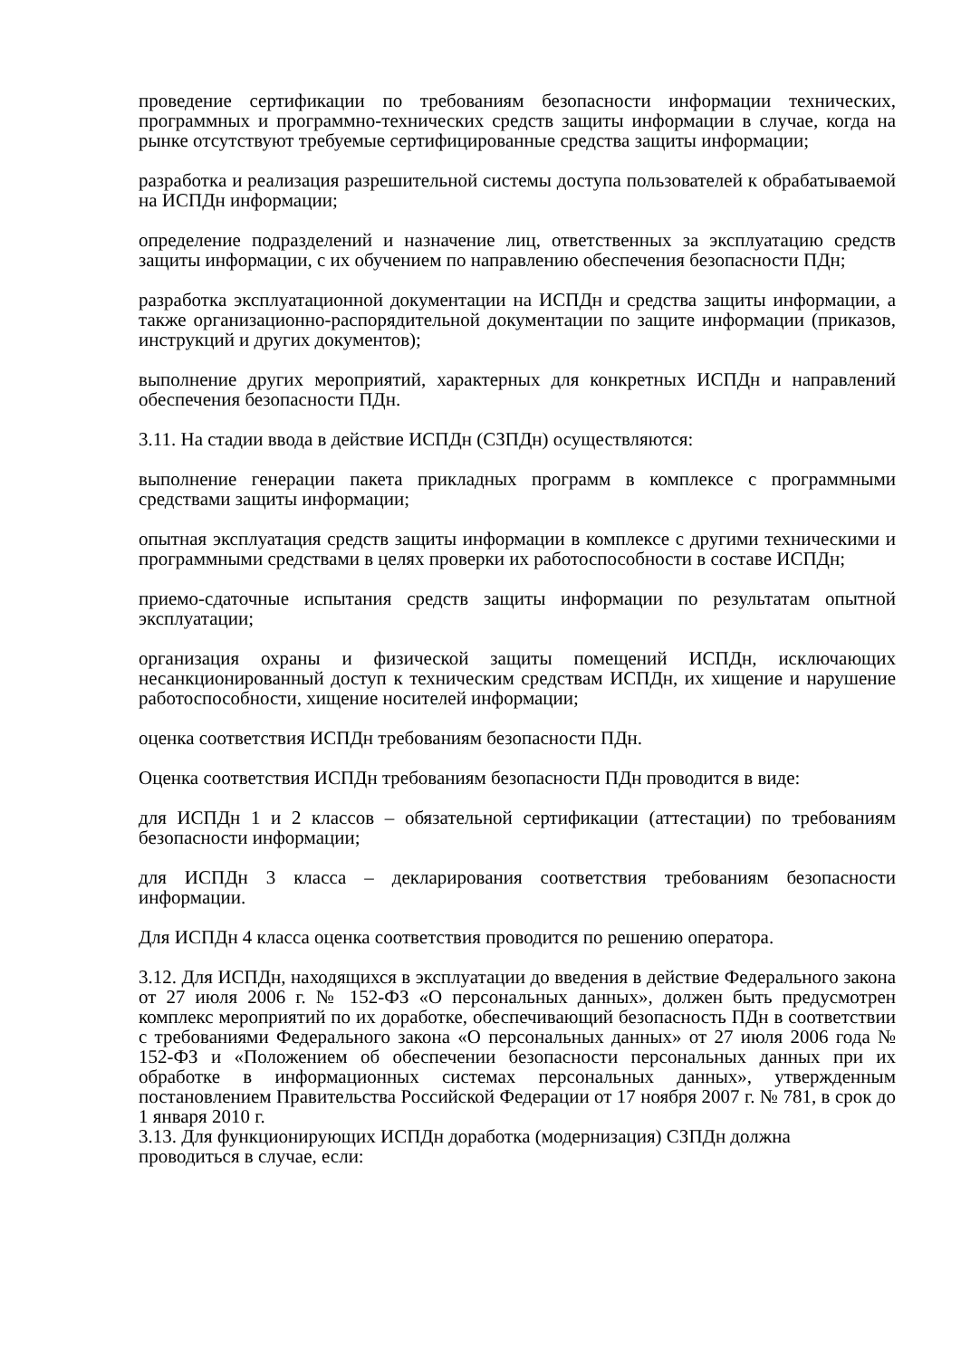проведение сертификации по требованиям безопасности информации технических, программных и программно-технических средств защиты информации в случае, когда на рынке отсутствуют требуемые сертифицированные средства защиты информации;
разработка и реализация разрешительной системы доступа пользователей к обрабатываемой на ИСПДн информации;
определение подразделений и назначение лиц, ответственных за эксплуатацию средств защиты информации, с их обучением по направлению обеспечения безопасности ПДн;
разработка эксплуатационной документации на ИСПДн и средства защиты информации, а также организационно-распорядительной документации по защите информации (приказов, инструкций и других документов);
выполнение других мероприятий, характерных для конкретных ИСПДн и направлений обеспечения безопасности ПДн.
3.11. На стадии ввода в действие ИСПДн (СЗПДн) осуществляются:
выполнение генерации пакета прикладных программ в комплексе с программными средствами защиты информации;
опытная эксплуатация средств защиты информации в комплексе с другими техническими и программными средствами в целях проверки их работоспособности в составе ИСПДн;
приемо-сдаточные испытания средств защиты информации по результатам опытной эксплуатации;
организация охраны и физической защиты помещений ИСПДн, исключающих несанкционированный доступ к техническим средствам ИСПДн, их хищение и нарушение работоспособности, хищение носителей информации;
оценка соответствия ИСПДн требованиям безопасности ПДн.
Оценка соответствия ИСПДн требованиям безопасности ПДн проводится в виде:
для ИСПДн 1 и 2 классов – обязательной сертификации (аттестации) по требованиям безопасности информации;
для ИСПДн 3 класса – декларирования соответствия требованиям безопасности информации.
Для ИСПДн 4 класса оценка соответствия проводится по решению оператора.
3.12. Для ИСПДн, находящихся в эксплуатации до введения в действие Федерального закона от 27 июля 2006 г. № 152-ФЗ «О персональных данных», должен быть предусмотрен комплекс мероприятий по их доработке, обеспечивающий безопасность ПДн в соответствии с требованиями Федерального закона «О персональных данных» от 27 июля 2006 года № 152-ФЗ и «Положением об обеспечении безопасности персональных данных при их обработке в информационных системах персональных данных», утвержденным постановлением Правительства Российской Федерации от 17 ноября 2007 г. № 781, в срок до 1 января 2010 г.
3.13. Для функционирующих ИСПДн доработка (модернизация) СЗПДн должна
проводиться в случае, если: